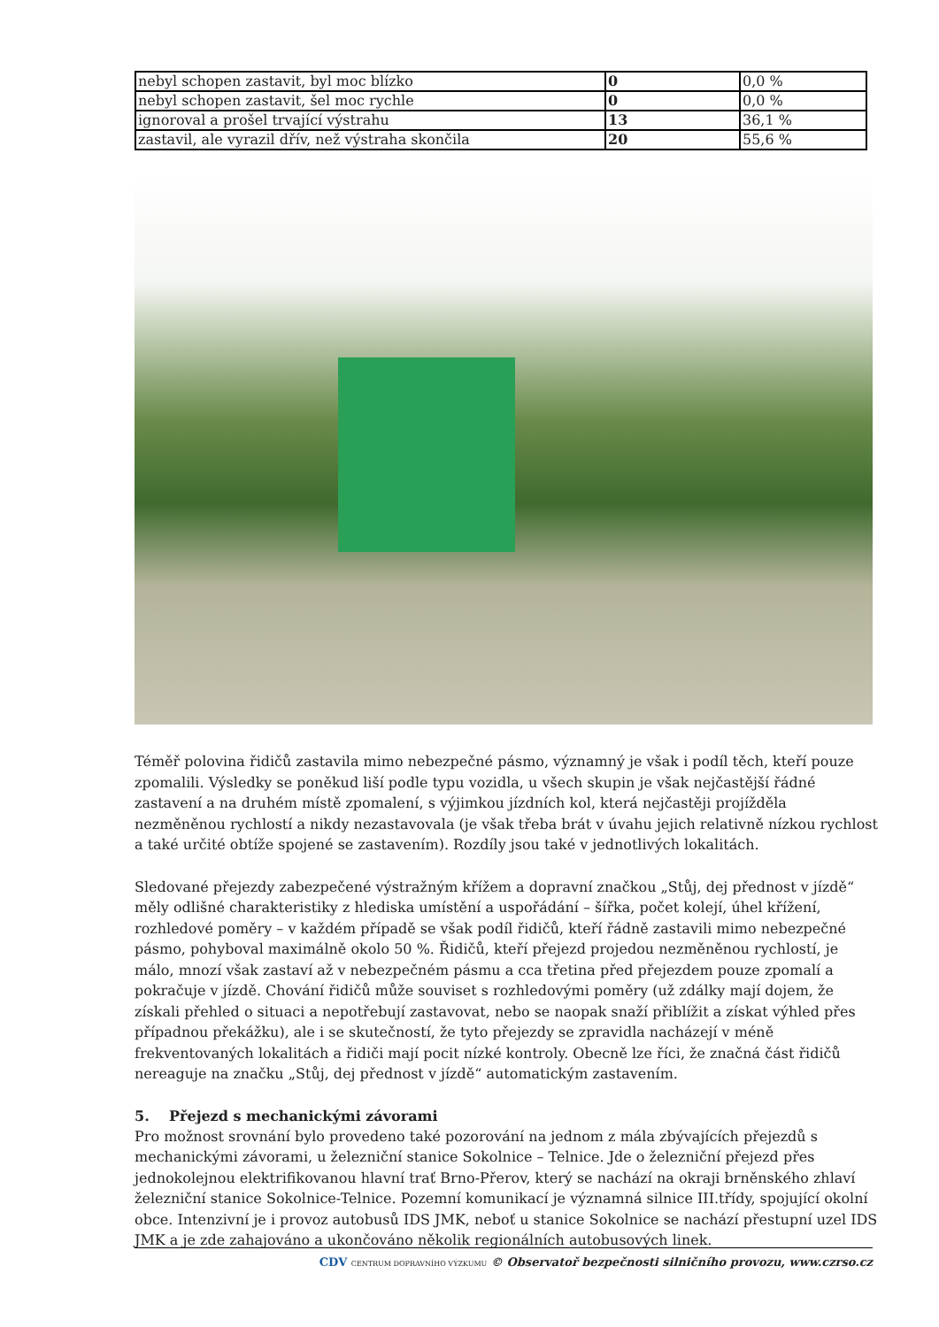| nebyl schopen zastavit, byl moc blízko | 0 | 0,0 % |
| nebyl schopen zastavit, šel moc rychle | 0 | 0,0 % |
| ignoroval a prošel trvající výstrahu | 13 | 36,1 % |
| zastavil, ale vyrazil dřív, než výstraha skončila | 20 | 55,6 % |
Téměř polovina řidičů zastavila mimo nebezpečné pásmo, významný je však i podíl těch, kteří pouze zpomalili. Výsledky se poněkud liší podle typu vozidla, u všech skupin je však nejčastější řádné zastavení a na druhém místě zpomalení, s výjimkou jízdních kol, která nejčastěji projížděla nezměněnou rychlostí a nikdy nezastavovala (je však třeba brát v úvahu jejich relativně nízkou rychlost a také určité obtíže spojené se zastavením). Rozdíly jsou také v jednotlivých lokalitách.
Sledované přejezdy zabezpečené výstražným křížem a dopravní značkou „Stůj, dej přednost v jízdě“ měly odlišné charakteristiky z hlediska umístění a uspořádání – šířka, počet kolejí, úhel křížení, rozhledové poměry – v každém případě se však podíl řidičů, kteří řádně zastavili mimo nebezpečné pásmo, pohyboval maximálně okolo 50 %. Řidičů, kteří přejezd projedou nezměněnou rychlostí, je málo, mnozí však zastaví až v nebezpečném pásmu a cca třetina před přejezdem pouze zpomalí a pokračuje v jízdě. Chování řidičů může souviset s rozhledovými poměry (už zdálky mají dojem, že získali přehled o situaci a nepotřebují zastavovat, nebo se naopak snaží přiblížit a získat výhled přes případnou překážku), ale i se skutečností, že tyto přejezdy se zpravidla nacházejí v méně frekventovaných lokalitách a řidiči mají pocit nízké kontroly. Obecně lze říci, že značná část řidičů nereaguje na značku „Stůj, dej přednost v jízdě“ automatickým zastavením.
5. Přejezd s mechanickými závorami
Pro možnost srovnání bylo provedeno také pozorování na jednom z mála zbývajících přejezdů s mechanickými závorami, u železniční stanice Sokolnice – Telnice. Jde o železniční přejezd přes jednokolejnou elektrifikovanou hlavní trať Brno-Přerov, který se nachází na okraji brněnského zhlaví železniční stanice Sokolnice-Telnice. Pozemní komunikací je významná silnice III.třídy, spojující okolní obce. Intenzivní je i provoz autobusů IDS JMK, neboť u stanice Sokolnice se nachází přestupní uzel IDS JMK a je zde zahajováno a ukončováno několik regionálních autobusových linek.
CDV CENTRUM DOPRAVNÍHO VÝZKUMU © Observatoř bezpečnosti silničního provozu, www.czrso.cz